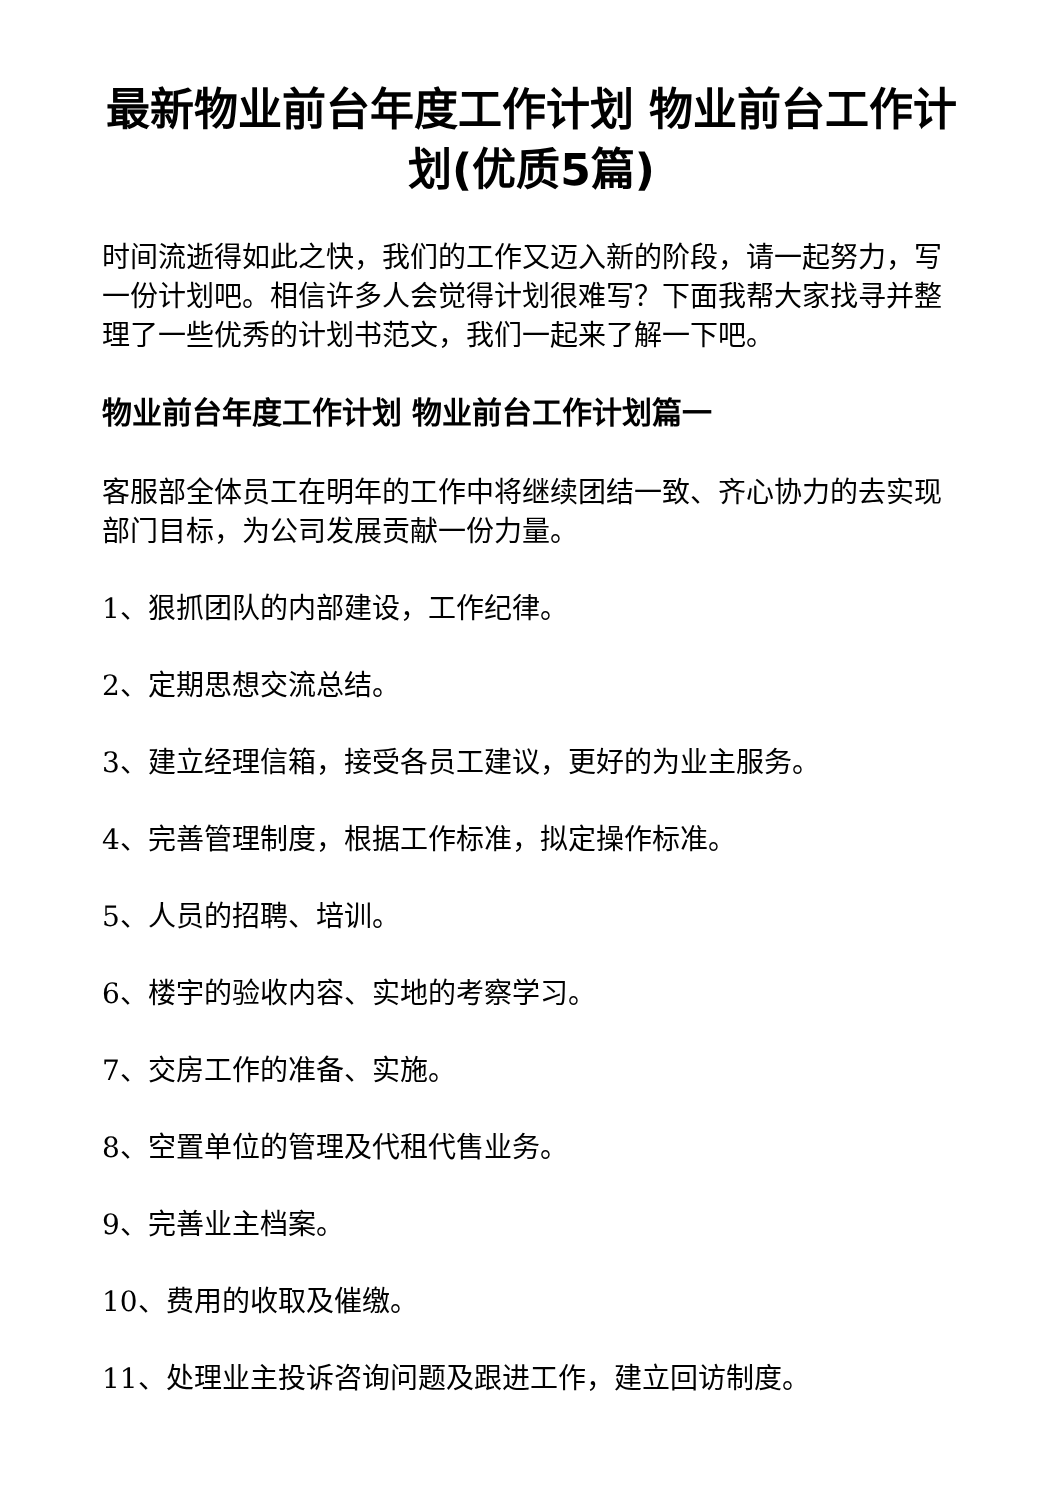最新物业前台年度工作计划 物业前台工作计划(优质5篇)
时间流逝得如此之快，我们的工作又迈入新的阶段，请一起努力，写一份计划吧。相信许多人会觉得计划很难写？下面我帮大家找寻并整理了一些优秀的计划书范文，我们一起来了解一下吧。
物业前台年度工作计划 物业前台工作计划篇一
客服部全体员工在明年的工作中将继续团结一致、齐心协力的去实现部门目标，为公司发展贡献一份力量。
1、狠抓团队的内部建设，工作纪律。
2、定期思想交流总结。
3、建立经理信箱，接受各员工建议，更好的为业主服务。
4、完善管理制度，根据工作标准，拟定操作标准。
5、人员的招聘、培训。
6、楼宇的验收内容、实地的考察学习。
7、交房工作的准备、实施。
8、空置单位的管理及代租代售业务。
9、完善业主档案。
10、费用的收取及催缴。
11、处理业主投诉咨询问题及跟进工作，建立回访制度。